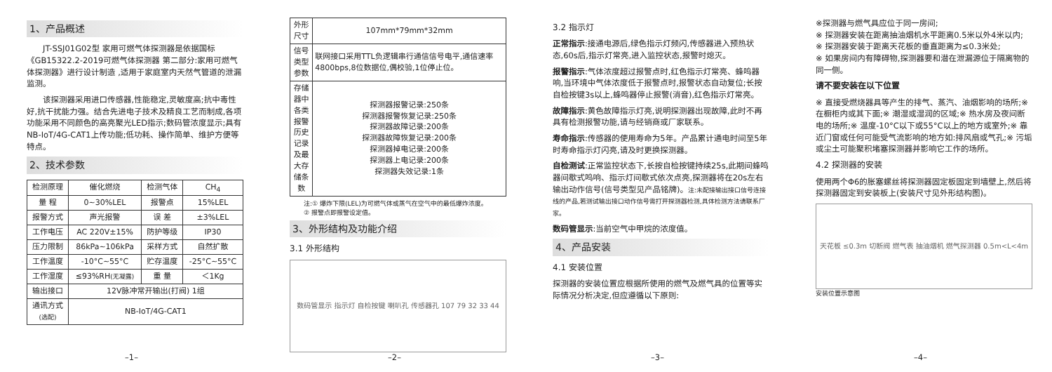1、产品概述
JT-SSJ01G02型 家用可燃气体探测器是依据国标《GB15322.2-2019可燃气体探测器 第二部分:家用可燃气体探测器》进行设计制造 ,适用于家庭室内天然气管道的泄漏监测。
该探测器采用进口传感器,性能稳定,灵敏度高;抗中毒性好,抗干扰能力强。结合先进电子技术及精良工艺而制成,各项功能采用不同颜色的高亮聚光LED指示;数码管浓度显示;具有NB-IoT/4G-CAT1上传功能;低功耗、操作简单、维护方便等特点。
2、技术参数
| 检测原理 | 催化燃烧 | 检测气体 | CH<sub>4</sub> |
| 量 程 | 0~30%LEL | 报警点 | 15%LEL |
| 报警方式 | 声光报警 | 误 差 | ±3%LEL |
| 工作电压 | AC 220V±15% | 防护等级 | IP30 |
| 压力限制 | 86kPa~106kPa | 采样方式 | 自然扩散 |
| 工作温度 | -10°C~55°C | 贮存温度 | -25°C~55°C |
| 工作湿度 | ≤93%RH (无凝露) | 重 量 | ＜1Kg |
| 输出接口 | 12V脉冲常开输出(打阀) 1组 | | |
| 通讯方式 (选配) | NB-IoT/4G-CAT1 | | |
–1–
| 外形尺寸 | 107mm*79mm*32mm |
| 信号类型 参数 | 联网接口采用TTL负逻辑串行通信信号电平,通信速率4800bps,8位数据位,偶校验,1位停止位。 |
| 存储器中 各类报警 历史记录 及最大存 储条数 | 探测器报警记录:250条 探测器报警恢复记录:250条 探测器故障记录:200条 探测器故障恢复记录:200条 探测器掉电记录:200条 探测器上电记录:200条 探测器失效记录:1条 |
注:① 爆炸下限(LEL)为可燃气体或蒸气在空气中的最低爆炸浓度。
② 报警点即报警设定值。
3、外形结构及功能介绍
3.1 外形结构
数码管显示 指示灯 自检按键 喇叭孔 传感器孔 107 79 32 33 44
–2–
3.2 指示灯
正常指示:接通电源后,绿色指示灯频闪,传感器进入预热状态,60s后,指示灯常亮,进入监控状态,报警时熄灭。
报警指示:气体浓度超过报警点时,红色指示灯常亮、蜂鸣器响,当环境中气体浓度低于报警点时,报警状态自动复位;长按自检按键3s以上,蜂鸣器停止报警(消音),红色指示灯常亮。
故障指示:黄色故障指示灯亮,说明探测器出现故障,此时不再具有检测报警功能,请与经销商或厂家联系。
寿命指示:传感器的使用寿命为5年。产品累计通电时间至5年时寿命指示灯闪亮,请及时更换探测器。
自检测试:正常监控状态下,长按自检按键持续25s,此期间蜂鸣器间歇式鸣响、指示灯间歇式依次点亮,探测器将在20s左右输出动作信号(信号类型见产品铭牌)。注:未配接输出接口信号连接线的产品,若测试输出接口动作信号需打开探测器检测,具体检测方法请联系厂家。
数码管显示:当前空气中甲烷的浓度值。
4、产品安装
4.1 安装位置
探测器的安装位置应根据所使用的燃气及燃气具的位置等实际情况分析决定,但应遵循以下原则:
–3–
※探测器与燃气具应位于同一房间;
※ 探测器安装在距离抽油烟机水平距离0.5米以外4米以内;
※ 探测器安装于距离天花板的垂直距离为≤0.3米处;
※ 如果房间内有障碍物,探测器要和潜在泄漏源位于隔离物的同一侧。
请不要安装在以下位置
※ 直接受燃烧器具等产生的排气、蒸汽、油烟影响的场所;※ 在橱柜内或其下面;※ 潮湿或湿润的区域;※ 热水房及夜间断电的场所;※ 温度-10°C以下或55°C以上的地方或室外;※ 靠近门窗或任何可能受气流影响的地方如:排风扇或气孔;※ 污垢或尘土可能聚积堵塞探测器并影响它工作的场所。
4.2 探测器的安装
使用两个Φ6的胀塞螺丝将探测器固定板固定到墙壁上,然后将探测器固定到安装板上(安装尺寸见外形结构图)。
天花板 ≤0.3m 切断阀 燃气表 抽油烟机 燃气探测器 0.5m<L<4m
安装位置示意图
–4–